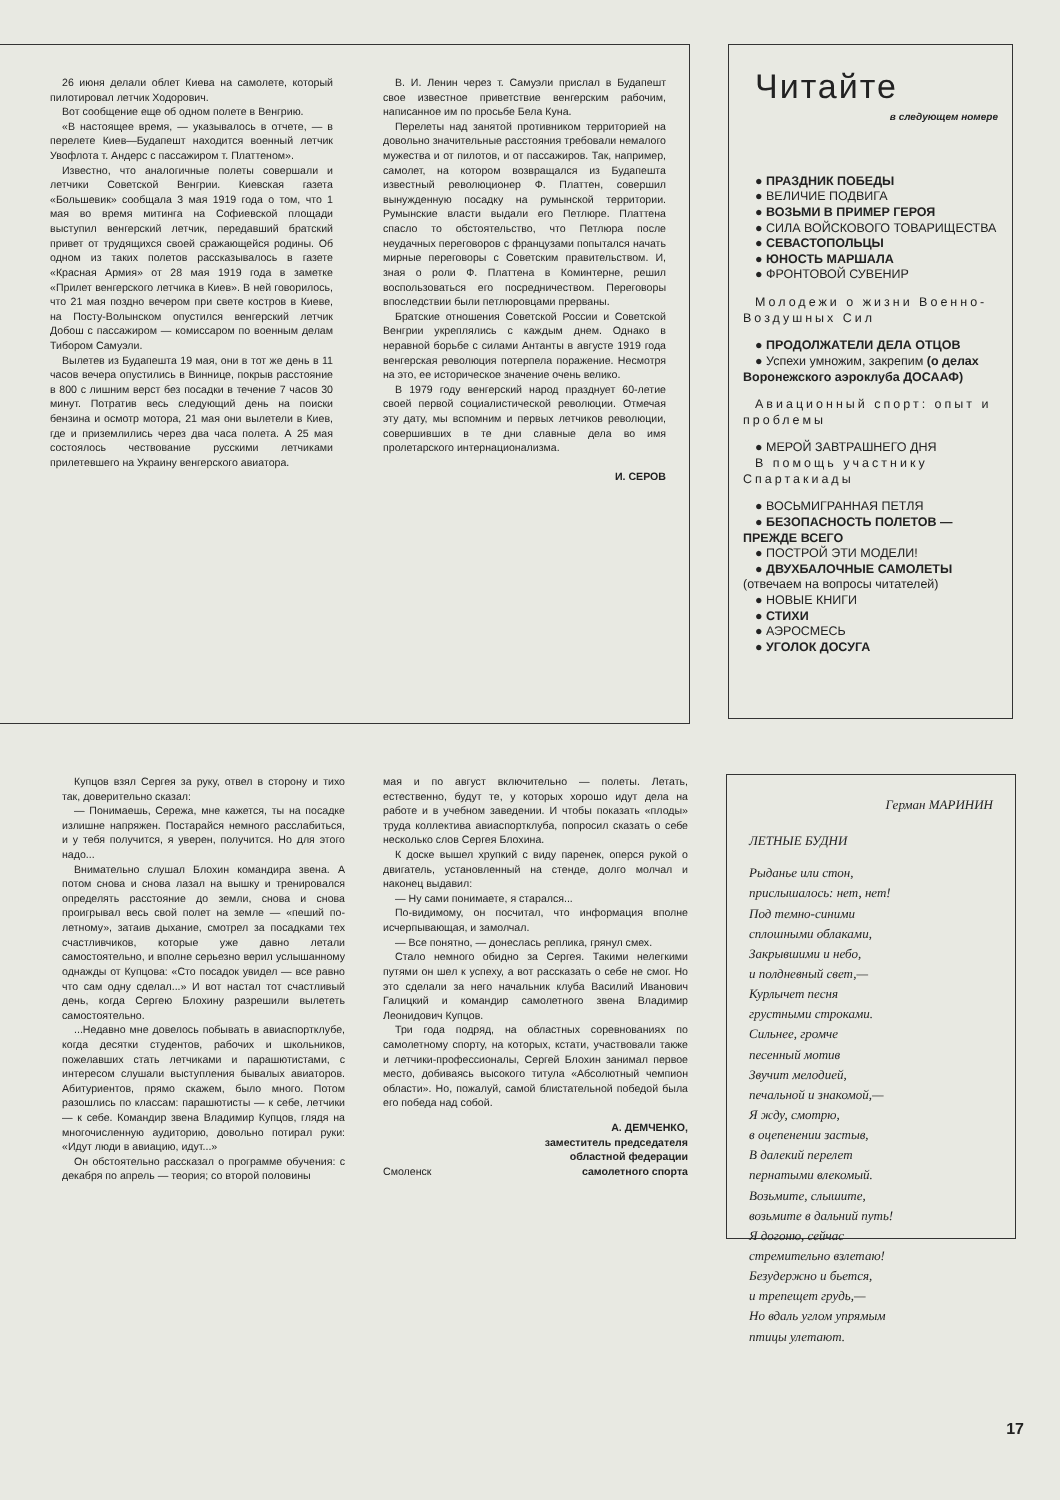26 июня делали облет Киева на самолете, который пилотировал летчик Ходорович.
Вот сообщение еще об одном полете в Венгрию.
«В настоящее время, — указывалось в отчете, — в перелете Киев—Будапешт находится военный летчик Увофлота т. Андерс с пассажиром т. Платтеном».
Известно, что аналогичные полеты совершали и летчики Советской Венгрии. Киевская газета «Большевик» сообщала 3 мая 1919 года о том, что 1 мая во время митинга на Софиевской площади выступил венгерский летчик, передавший братский привет от трудящихся своей сражающейся родины. Об одном из таких полетов рассказывалось в газете «Красная Армия» от 28 мая 1919 года в заметке «Прилет венгерского летчика в Киев». В ней говорилось, что 21 мая поздно вечером при свете костров в Киеве, на Посту-Волынском опустился венгерский летчик Добош с пассажиром — комиссаром по военным делам Тибором Самуэли.
Вылетев из Будапешта 19 мая, они в тот же день в 11 часов вечера опустились в Виннице, покрыв расстояние в 800 с лишним верст без посадки в течение 7 часов 30 минут. Потратив весь следующий день на поиски бензина и осмотр мотора, 21 мая они вылетели в Киев, где и приземлились через два часа полета. А 25 мая состоялось чествование русскими летчиками прилетевшего на Украину венгерского авиатора.
В. И. Ленин через т. Самуэли прислал в Будапешт свое известное приветствие венгерским рабочим, написанное им по просьбе Бела Куна.
Перелеты над занятой противником территорией на довольно значительные расстояния требовали немалого мужества и от пилотов, и от пассажиров. Так, например, самолет, на котором возвращался из Будапешта известный революционер Ф. Платтен, совершил вынужденную посадку на румынской территории. Румынские власти выдали его Петлюре. Платтена спасло то обстоятельство, что Петлюра после неудачных переговоров с французами попытался начать мирные переговоры с Советским правительством. И, зная о роли Ф. Платтена в Коминтерне, решил воспользоваться его посредничеством. Переговоры впоследствии были петлюровцами прерваны.
Братские отношения Советской России и Советской Венгрии укреплялись с каждым днем. Однако в неравной борьбе с силами Антанты в августе 1919 года венгерская революция потерпела поражение. Несмотря на это, ее историческое значение очень велико.
В 1979 году венгерский народ празднует 60-летие своей первой социалистической революции. Отмечая эту дату, мы вспомним и первых летчиков революции, совершивших в те дни славные дела во имя пролетарского интернационализма.
И. СЕРОВ
Читайте
в следующем номере
● ПРАЗДНИК ПОБЕДЫ
● ВЕЛИЧИЕ ПОДВИГА
● ВОЗЬМИ В ПРИМЕР ГЕРОЯ
● СИЛА ВОЙСКОВОГО ТОВАРИЩЕСТВА
● СЕВАСТОПОЛЬЦЫ
● ЮНОСТЬ МАРШАЛА
● ФРОНТОВОЙ СУВЕНИР
Молодежи о жизни Военно-Воздушных Сил
● ПРОДОЛЖАТЕЛИ ДЕЛА ОТЦОВ
● Успехи умножим, закрепим (о делах Воронежского аэроклуба ДОСААФ)
Авиационный спорт: опыт и проблемы
● МЕРОЙ ЗАВТРАШНЕГО ДНЯ
В помощь участнику Спартакиады
● ВОСЬМИГРАННАЯ ПЕТЛЯ
● БЕЗОПАСНОСТЬ ПОЛЕТОВ — ПРЕЖДЕ ВСЕГО
● ПОСТРОЙ ЭТИ МОДЕЛИ!
● ДВУХБАЛОЧНЫЕ САМОЛЕТЫ (отвечаем на вопросы читателей)
● НОВЫЕ КНИГИ
● СТИХИ
● АЭРОСМЕСЬ
● УГОЛОК ДОСУГА
Купцов взял Сергея за руку, отвел в сторону и тихо так, доверительно сказал:
— Понимаешь, Сережа, мне кажется, ты на посадке излишне напряжен. Постарайся немного расслабиться, и у тебя получится, я уверен, получится. Но для этого надо...
Внимательно слушал Блохин командира звена. А потом снова и снова лазал на вышку и тренировался определять расстояние до земли, снова и снова проигрывал весь свой полет на земле — «пеший по-летному», затаив дыхание, смотрел за посадками тех счастливчиков, которые уже давно летали самостоятельно, и вполне серьезно верил услышанному однажды от Купцова: «Сто посадок увидел — все равно что сам одну сделал...» И вот настал тот счастливый день, когда Сергею Блохину разрешили вылететь самостоятельно.
...Недавно мне довелось побывать в авиаспортклубе, когда десятки студентов, рабочих и школьников, пожелавших стать летчиками и парашютистами, с интересом слушали выступления бывалых авиаторов. Абитуриентов, прямо скажем, было много. Потом разошлись по классам: парашютисты — к себе, летчики — к себе. Командир звена Владимир Купцов, глядя на многочисленную аудиторию, довольно потирал руки: «Идут люди в авиацию, идут...»
Он обстоятельно рассказал о программе обучения: с декабря по апрель — теория; со второй половины
мая и по август включительно — полеты. Летать, естественно, будут те, у которых хорошо идут дела на работе и в учебном заведении. И чтобы показать «плоды» труда коллектива авиаспортклуба, попросил сказать о себе несколько слов Сергея Блохина.
К доске вышел хрупкий с виду паренек, оперся рукой о двигатель, установленный на стенде, долго молчал и наконец выдавил:
— Ну сами понимаете, я старался...
По-видимому, он посчитал, что информация вполне исчерпывающая, и замолчал.
— Все понятно, — донеслась реплика, грянул смех.
Стало немного обидно за Сергея. Такими нелегкими путями он шел к успеху, а вот рассказать о себе не смог. Но это сделали за него начальник клуба Василий Иванович Галицкий и командир самолетного звена Владимир Леонидович Купцов.
Три года подряд, на областных соревнованиях по самолетному спорту, на которых, кстати, участвовали также и летчики-профессионалы, Сергей Блохин занимал первое место, добиваясь высокого титула «Абсолютный чемпион области». Но, пожалуй, самой блистательной победой была его победа над собой.
А. ДЕМЧЕНКО,
заместитель председателя
областной федерации
Смоленск самолетного спорта
Герман МАРИНИН
ЛЕТНЫЕ БУДНИ
Рыданье или стон,
прислышалось: нет, нет!
Под темно-синими
сплошными облаками,
Закрывшими и небо,
и полдневный свет,—
Курлычет песня
грустными строками.
Сильнее, громче
песенный мотив
Звучит мелодией,
печальной и знакомой,—
Я жду, смотрю,
в оцепенении застыв,
В далекий перелет
пернатыми влекомый.
Возьмите, слышите,
возьмите в дальний путь!
Я догоню, сейчас
стремительно взлетаю!
Безудержно и бьется,
и трепещет грудь,—
Но вдаль углом упрямым
птицы улетают.
17